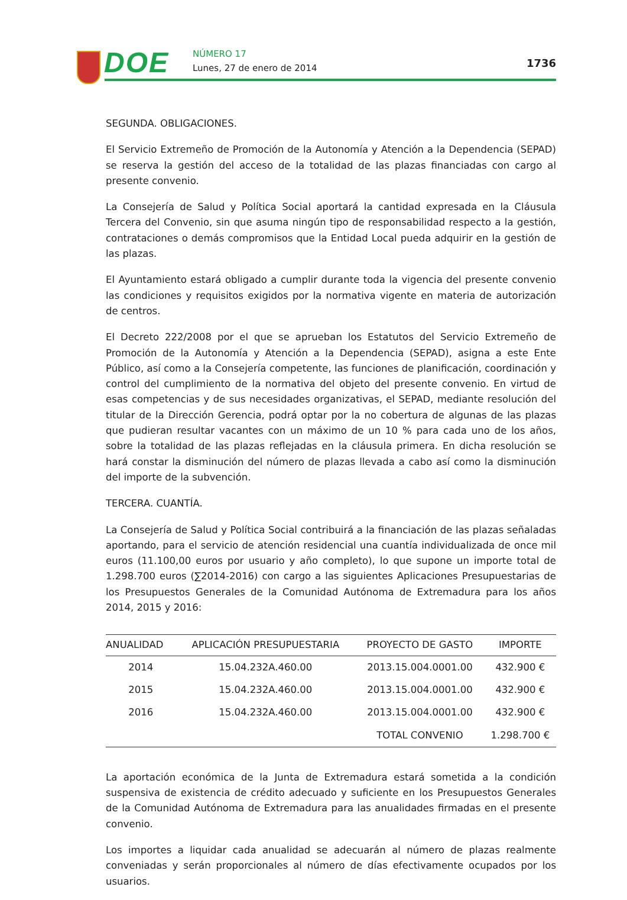DOE NÚMERO 17
Lunes, 27 de enero de 2014 1736
SEGUNDA. OBLIGACIONES.
El Servicio Extremeño de Promoción de la Autonomía y Atención a la Dependencia (SEPAD) se reserva la gestión del acceso de la totalidad de las plazas financiadas con cargo al presente convenio.
La Consejería de Salud y Política Social aportará la cantidad expresada en la Cláusula Tercera del Convenio, sin que asuma ningún tipo de responsabilidad respecto a la gestión, contrataciones o demás compromisos que la Entidad Local pueda adquirir en la gestión de las plazas.
El Ayuntamiento estará obligado a cumplir durante toda la vigencia del presente convenio las condiciones y requisitos exigidos por la normativa vigente en materia de autorización de centros.
El Decreto 222/2008 por el que se aprueban los Estatutos del Servicio Extremeño de Promoción de la Autonomía y Atención a la Dependencia (SEPAD), asigna a este Ente Público, así como a la Consejería competente, las funciones de planificación, coordinación y control del cumplimiento de la normativa del objeto del presente convenio. En virtud de esas competencias y de sus necesidades organizativas, el SEPAD, mediante resolución del titular de la Dirección Gerencia, podrá optar por la no cobertura de algunas de las plazas que pudieran resultar vacantes con un máximo de un 10 % para cada uno de los años, sobre la totalidad de las plazas reflejadas en la cláusula primera. En dicha resolución se hará constar la disminución del número de plazas llevada a cabo así como la disminución del importe de la subvención.
TERCERA. CUANTÍA.
La Consejería de Salud y Política Social contribuirá a la financiación de las plazas señaladas aportando, para el servicio de atención residencial una cuantía individualizada de once mil euros (11.100,00 euros por usuario y año completo), lo que supone un importe total de 1.298.700 euros (∑2014-2016) con cargo a las siguientes Aplicaciones Presupuestarias de los Presupuestos Generales de la Comunidad Autónoma de Extremadura para los años 2014, 2015 y 2016:
| ANUALIDAD | APLICACIÓN PRESUPUESTARIA | PROYECTO DE GASTO | IMPORTE |
| --- | --- | --- | --- |
| 2014 | 15.04.232A.460.00 | 2013.15.004.0001.00 | 432.900 € |
| 2015 | 15.04.232A.460.00 | 2013.15.004.0001.00 | 432.900 € |
| 2016 | 15.04.232A.460.00 | 2013.15.004.0001.00 | 432.900 € |
| | | TOTAL CONVENIO | 1.298.700 € |
La aportación económica de la Junta de Extremadura estará sometida a la condición suspensiva de existencia de crédito adecuado y suficiente en los Presupuestos Generales de la Comunidad Autónoma de Extremadura para las anualidades firmadas en el presente convenio.
Los importes a liquidar cada anualidad se adecuarán al número de plazas realmente conveniadas y serán proporcionales al número de días efectivamente ocupados por los usuarios.